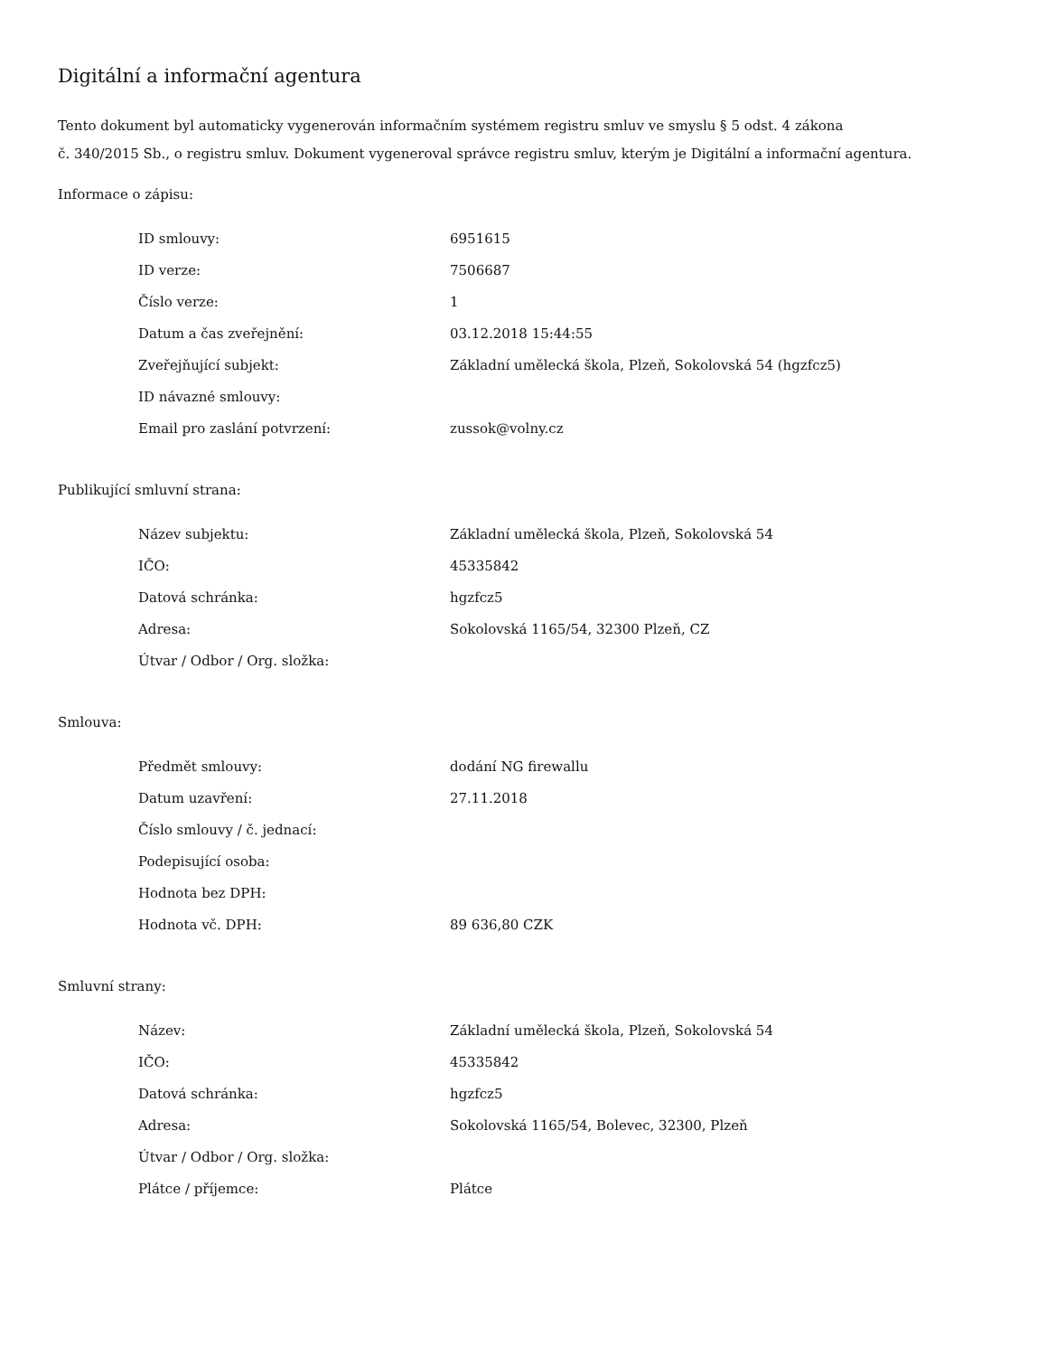Digitální a informační agentura
Tento dokument byl automaticky vygenerován informačním systémem registru smluv ve smyslu § 5 odst. 4 zákona
č. 340/2015 Sb., o registru smluv. Dokument vygeneroval správce registru smluv, kterým je Digitální a informační agentura.
Informace o zápisu:
| ID smlouvy: | 6951615 |
| ID verze: | 7506687 |
| Číslo verze: | 1 |
| Datum a čas zveřejnění: | 03.12.2018 15:44:55 |
| Zveřejňující subjekt: | Základní umělecká škola, Plzeň, Sokolovská 54 (hgzfcz5) |
| ID návazné smlouvy: | |
| Email pro zaslání potvrzení: | zussok@volny.cz |
Publikující smluvní strana:
| Název subjektu: | Základní umělecká škola, Plzeň, Sokolovská 54 |
| IČO: | 45335842 |
| Datová schránka: | hgzfcz5 |
| Adresa: | Sokolovská 1165/54, 32300 Plzeň, CZ |
| Útvar / Odbor / Org. složka: | |
Smlouva:
| Předmět smlouvy: | dodání NG firewallu |
| Datum uzavření: | 27.11.2018 |
| Číslo smlouvy / č. jednací: | |
| Podepisující osoba: | |
| Hodnota bez DPH: | |
| Hodnota vč. DPH: | 89 636,80 CZK |
Smluvní strany:
| Název: | Základní umělecká škola, Plzeň, Sokolovská 54 |
| IČO: | 45335842 |
| Datová schránka: | hgzfcz5 |
| Adresa: | Sokolovská 1165/54, Bolevec, 32300, Plzeň |
| Útvar / Odbor / Org. složka: | |
| Plátce / příjemce: | Plátce |